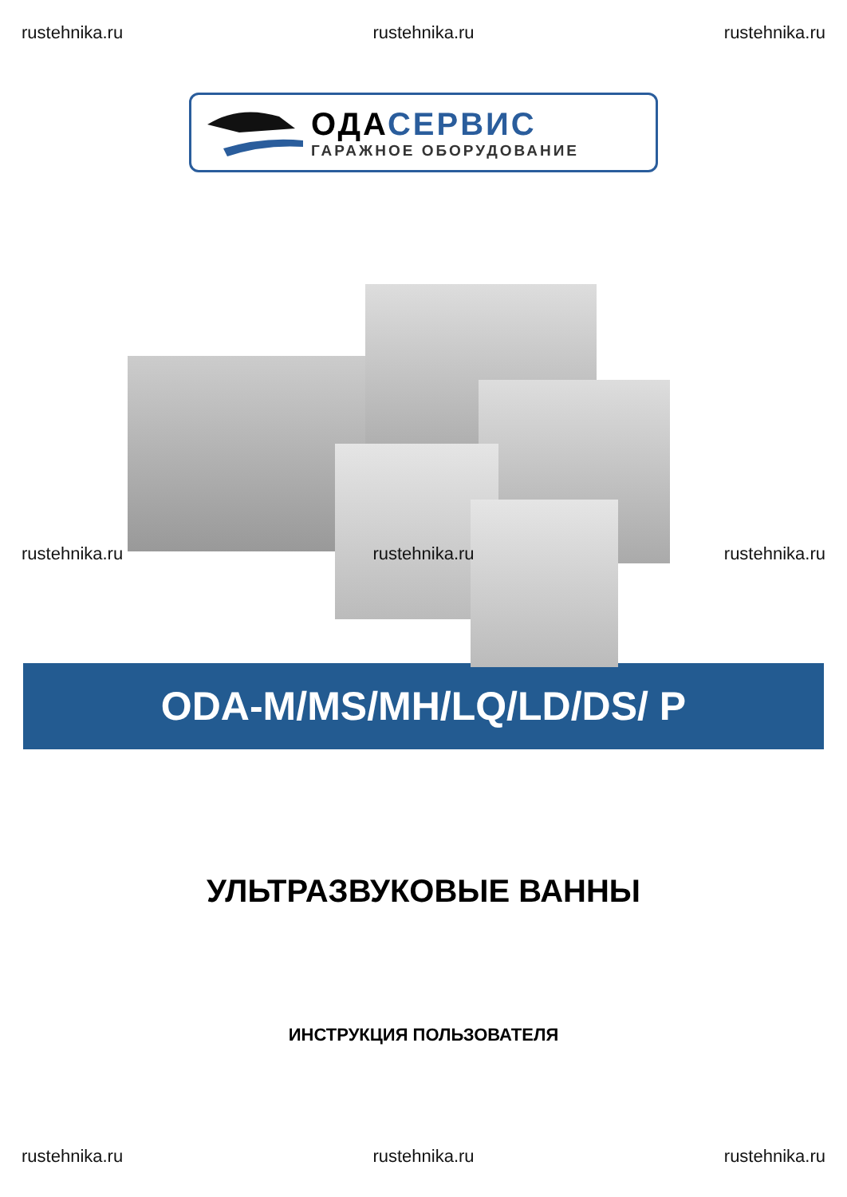rustehnika.ru rustehnika.ru rustehnika.ru
ОДА СЕРВИС
ГАРАЖНОЕ ОБОРУДОВАНИЕ
rustehnika.ru rustehnika.ru rustehnika.ru
ODA-M/MS/MH/LQ/LD/DS/ P
УЛЬТРАЗВУКОВЫЕ ВАННЫ
ИНСТРУКЦИЯ ПОЛЬЗОВАТЕЛЯ
rustehnika.ru rustehnika.ru rustehnika.ru